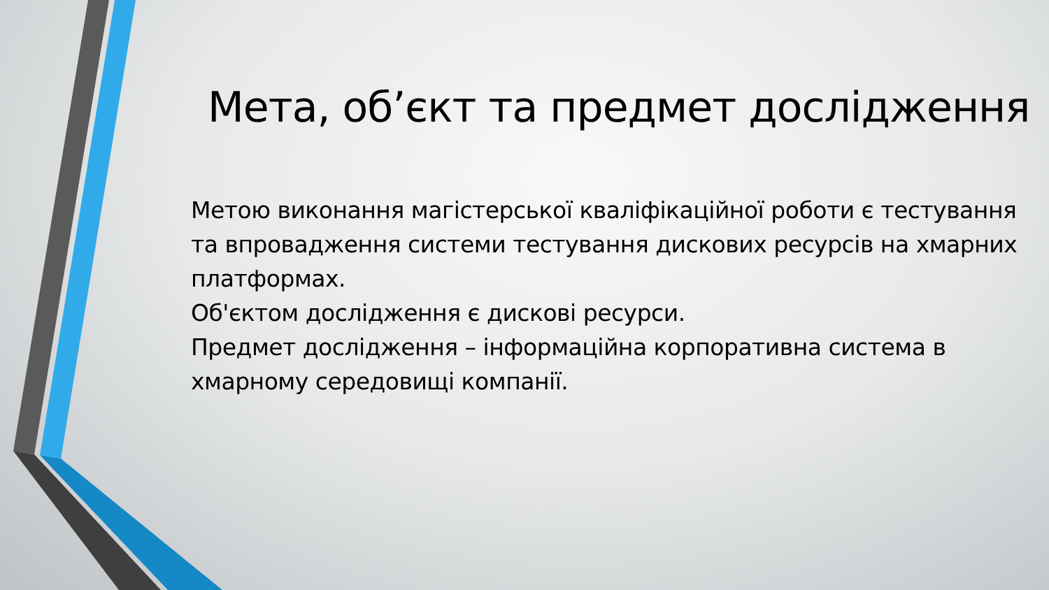Мета, об’єкт та предмет дослідження
Метою виконання магістерської кваліфікаційної роботи є тестування та впровадження системи тестування дискових ресурсів на хмарних платформах.
Об'єктом дослідження є дискові ресурси.
Предмет дослідження – інформаційна корпоративна система в хмарному середовищі компанії.